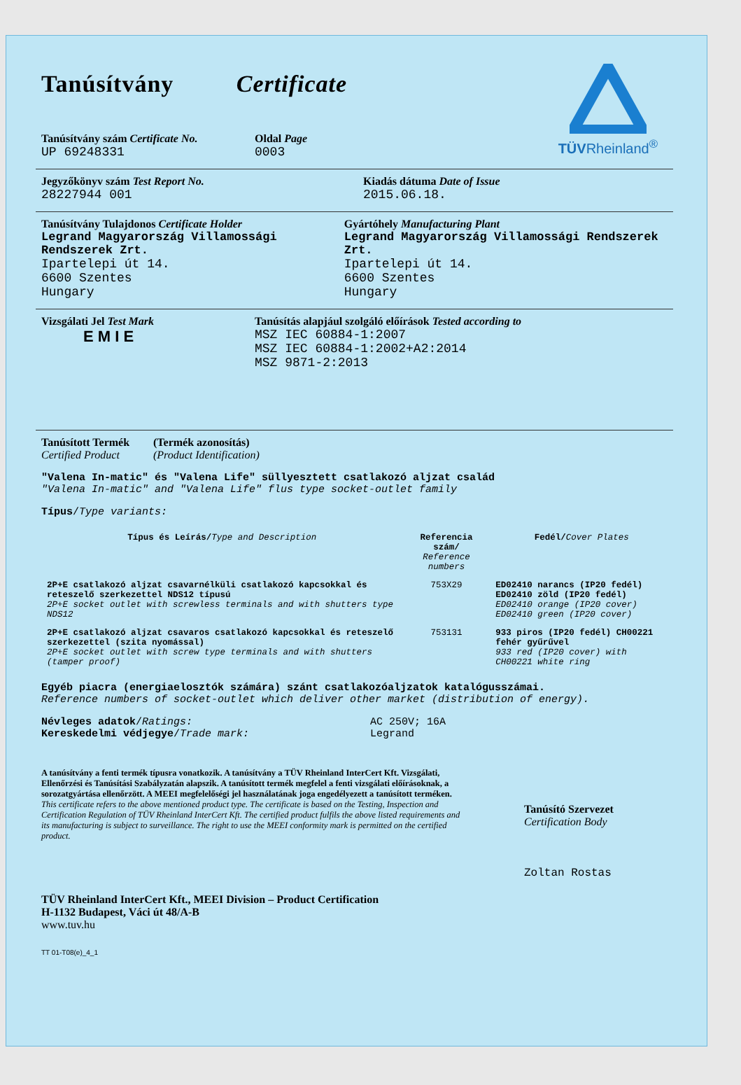TÜVRheinland<sup>®</sup>
Tanúsítvány Certificate
Tanúsítvány szám Certificate No.
UP 69248331
Oldal Page
0003
Jegyzőkönyv szám Test Report No.
28227944 001
Kiadás dátuma Date of Issue
2015.06.18.
Tanúsítvány Tulajdonos Certificate Holder
Legrand Magyarország Villamossági Rendszerek Zrt.
Ipartelepi út 14.
6600 Szentes
Hungary
Gyártóhely Manufacturing Plant
Legrand Magyarország Villamossági Rendszerek Zrt.
Ipartelepi út 14.
6600 Szentes
Hungary
Vizsgálati Jel Test Mark
E M I E
Tanúsítás alapjául szolgáló előírások Tested according to
MSZ IEC 60884-1:2007
MSZ IEC 60884-1:2002+A2:2014
MSZ 9871-2:2013
Tanúsított Termék
Certified Product
(Termék azonosítás)
(Product Identification)
"Valena In-matic" és "Valena Life" süllyesztett csatlakozó aljzat család
"Valena In-matic" and "Valena Life" flus type socket-outlet family
Típus/Type variants:
| Típus és Leírás/ Type and Description | Referencia szám/ Reference numbers | Fedél/ Cover Plates |
| --- | --- | --- |
| 2P+E csatlakozó aljzat csavarnélküli csatlakozó kapcsokkal és reteszelő szerkezettel NDS12 típusú 2P+E socket outlet with screwless terminals and with shutters type NDS12 | 753X29 | ED02410 narancs (IP20 fedél) ED02410 zöld (IP20 fedél) ED02410 orange (IP20 cover) ED02410 green (IP20 cover) |
| 2P+E csatlakozó aljzat csavaros csatlakozó kapcsokkal és reteszelő szerkezettel (szita nyomással) 2P+E socket outlet with screw type terminals and with shutters (tamper proof) | 753131 | 933 piros (IP20 fedél) CH00221 fehér gyűrűvel 933 red (IP20 cover) with CH00221 white ring |
Egyéb piacra (energiaelosztók számára) szánt csatlakozóaljzatok katalógusszámai.
Reference numbers of socket-outlet which deliver other market (distribution of energy).
Névleges adatok/Ratings:
Kereskedelmi védjegye/Trade mark:
AC 250V; 16A
Legrand
A tanúsítvány a fenti termék típusra vonatkozik. A tanúsítvány a TÜV Rheinland InterCert Kft. Vizsgálati, Ellenőrzési és Tanúsítási Szabályzatán alapszik. A tanúsított termék megfelel a fenti vizsgálati előírásoknak, a sorozatgyártása ellenőrzött. A MEEI megfelelőségi jel használatának joga engedélyezett a tanúsított terméken.
This certificate refers to the above mentioned product type. The certificate is based on the Testing, Inspection and Certification Regulation of TÜV Rheinland InterCert Kft. The certified product fulfils the above listed requirements and its manufacturing is subject to surveillance. The right to use the MEEI conformity mark is permitted on the certified product.
Tanúsító Szervezet
Certification Body
Zoltan Rostas
TÜV Rheinland InterCert Kft., MEEI Division – Product Certification
H-1132 Budapest, Váci út 48/A-B
www.tuv.hu
TT 01-T08(e)_4_1